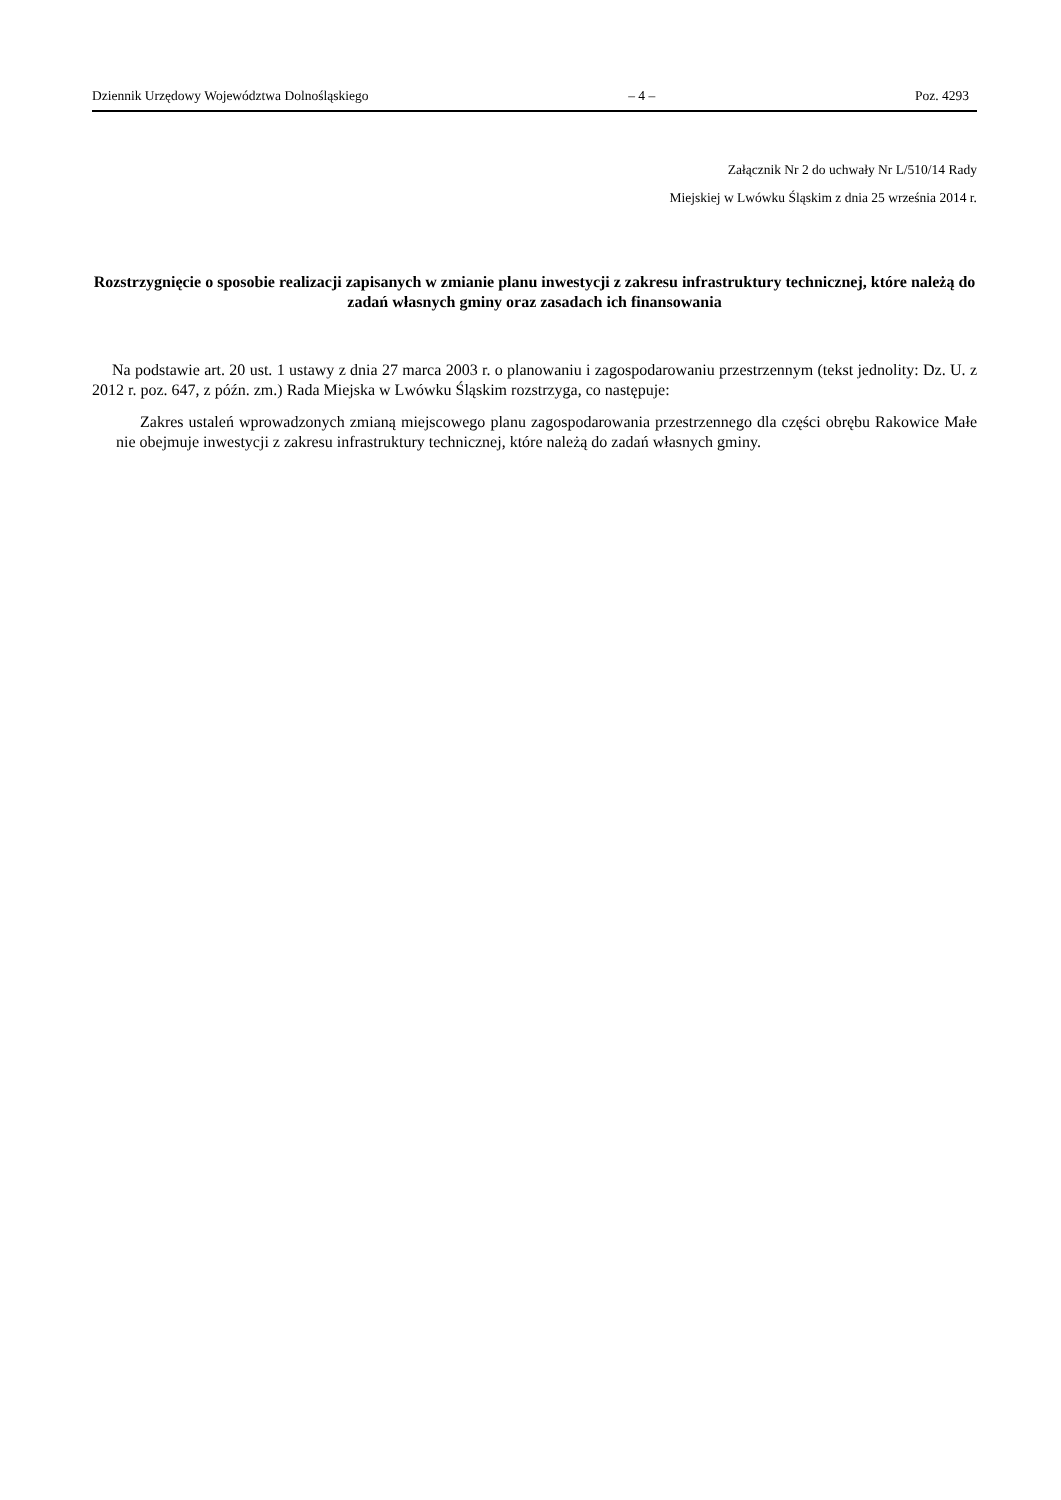Dziennik Urzędowy Województwa Dolnośląskiego – 4 – Poz. 4293
Załącznik Nr 2 do uchwały Nr L/510/14 Rady
Miejskiej w Lwówku Śląskim z dnia 25 września 2014 r.
Rozstrzygnięcie o sposobie realizacji zapisanych w zmianie planu inwestycji z zakresu infrastruktury technicznej, które należą do zadań własnych gminy oraz zasadach ich finansowania
Na podstawie art. 20 ust. 1 ustawy z dnia 27 marca 2003 r. o planowaniu i zagospodarowaniu przestrzennym (tekst jednolity: Dz. U. z 2012 r. poz. 647, z późn. zm.) Rada Miejska w Lwówku Śląskim rozstrzyga, co następuje:
Zakres ustaleń wprowadzonych zmianą miejscowego planu zagospodarowania przestrzennego dla części obrębu Rakowice Małe nie obejmuje inwestycji z zakresu infrastruktury technicznej, które należą do zadań własnych gminy.